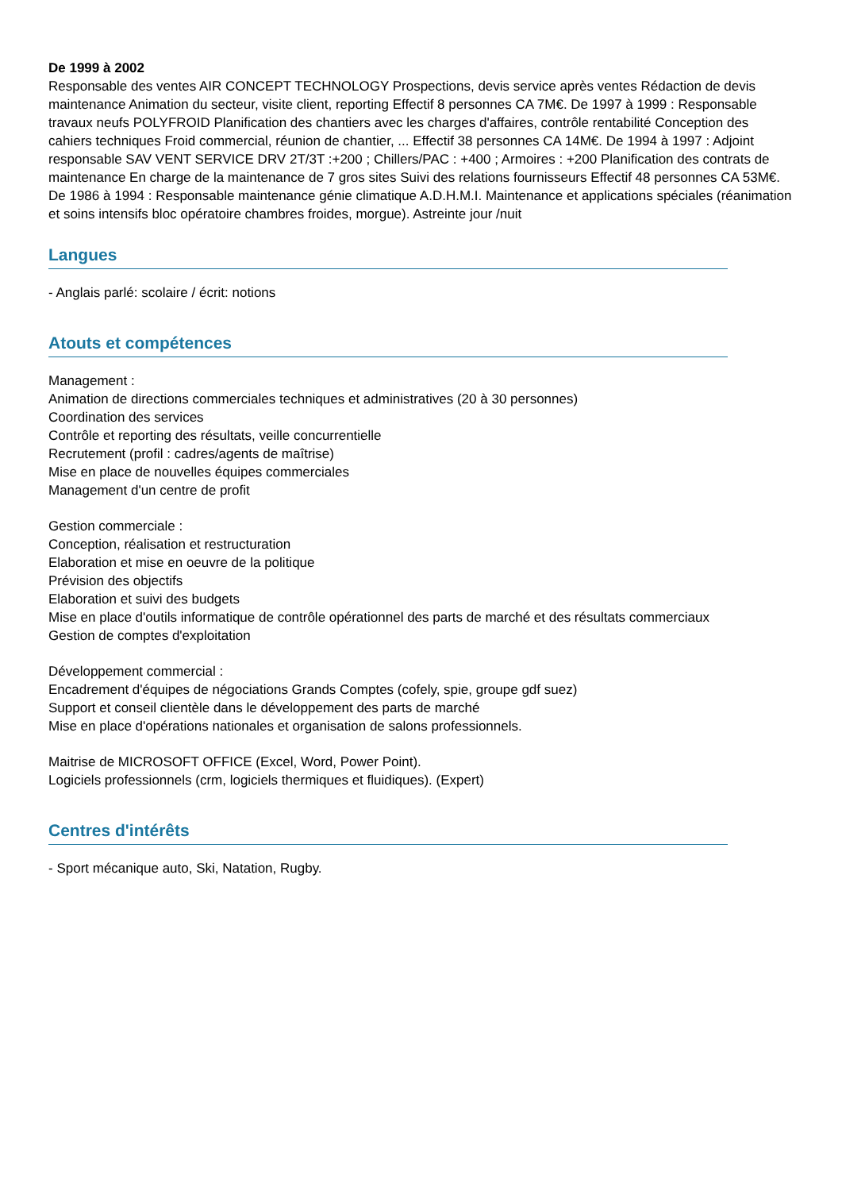De 1999 à 2002
Responsable des ventes AIR CONCEPT TECHNOLOGY Prospections, devis service après ventes Rédaction de devis maintenance Animation du secteur, visite client, reporting Effectif 8 personnes CA 7M€. De 1997 à 1999 : Responsable travaux neufs POLYFROID Planification des chantiers avec les charges d'affaires, contrôle rentabilité Conception des cahiers techniques Froid commercial, réunion de chantier, ... Effectif 38 personnes CA 14M€. De 1994 à 1997 : Adjoint responsable SAV VENT SERVICE DRV 2T/3T :+200 ; Chillers/PAC : +400 ; Armoires : +200 Planification des contrats de maintenance En charge de la maintenance de 7 gros sites Suivi des relations fournisseurs Effectif 48 personnes CA 53M€. De 1986 à 1994 : Responsable maintenance génie climatique A.D.H.M.I. Maintenance et applications spéciales (réanimation et soins intensifs bloc opératoire chambres froides, morgue). Astreinte jour /nuit
Langues
- Anglais parlé: scolaire / écrit: notions
Atouts et compétences
Management :
Animation de directions commerciales techniques et administratives (20 à 30 personnes)
Coordination des services
Contrôle et reporting des résultats, veille concurrentielle
Recrutement (profil : cadres/agents de maîtrise)
Mise en place de nouvelles équipes commerciales
Management d'un centre de profit
Gestion commerciale :
Conception, réalisation et restructuration
Elaboration et mise en oeuvre de la politique
Prévision des objectifs
Elaboration et suivi des budgets
Mise en place d'outils informatique de contrôle opérationnel des parts de marché et des résultats commerciaux
Gestion de comptes d'exploitation
Développement commercial :
Encadrement d'équipes de négociations Grands Comptes (cofely, spie, groupe gdf suez)
Support et conseil clientèle dans le développement des parts de marché
Mise en place d'opérations nationales et organisation de salons professionnels.
Maitrise de MICROSOFT OFFICE (Excel, Word, Power Point).
Logiciels professionnels (crm, logiciels thermiques et fluidiques). (Expert)
Centres d'intérêts
- Sport mécanique auto, Ski, Natation, Rugby.